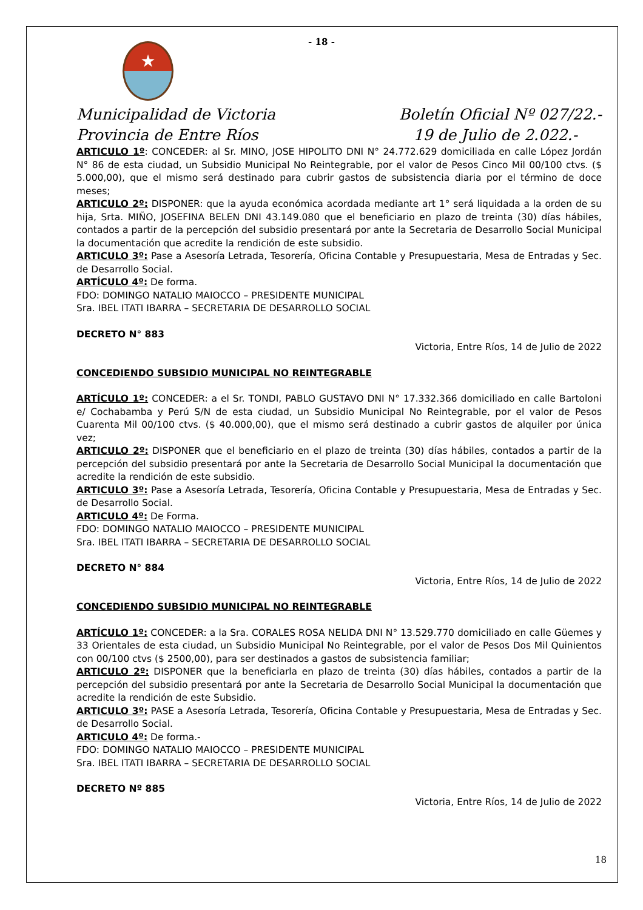- 18 -
★
Municipalidad de Victoria
Provincia de Entre Ríos
Boletín Oficial Nº 027/22.-
19 de Julio de 2.022.-
ARTICULO 1º: CONCEDER: al Sr. MINO, JOSE HIPOLITO DNI N° 24.772.629 domiciliada en calle López Jordán N° 86 de esta ciudad, un Subsidio Municipal No Reintegrable, por el valor de Pesos Cinco Mil 00/100 ctvs. ($ 5.000,00), que el mismo será destinado para cubrir gastos de subsistencia diaria por el término de doce meses;
ARTICULO 2º: DISPONER: que la ayuda económica acordada mediante art 1° será liquidada a la orden de su hija, Srta. MIÑO, JOSEFINA BELEN DNI 43.149.080 que el beneficiario en plazo de treinta (30) días hábiles, contados a partir de la percepción del subsidio presentará por ante la Secretaria de Desarrollo Social Municipal la documentación que acredite la rendición de este subsidio.
ARTICULO 3º: Pase a Asesoría Letrada, Tesorería, Oficina Contable y Presupuestaria, Mesa de Entradas y Sec. de Desarrollo Social.
ARTÍCULO 4º: De forma.
FDO: DOMINGO NATALIO MAIOCCO – PRESIDENTE MUNICIPAL
Sra. IBEL ITATI IBARRA – SECRETARIA DE DESARROLLO SOCIAL
DECRETO N° 883
Victoria, Entre Ríos, 14 de Julio de 2022
CONCEDIENDO SUBSIDIO MUNICIPAL NO REINTEGRABLE
ARTÍCULO 1º: CONCEDER: a el Sr. TONDI, PABLO GUSTAVO DNI N° 17.332.366 domiciliado en calle Bartoloni e/ Cochabamba y Perú S/N de esta ciudad, un Subsidio Municipal No Reintegrable, por el valor de Pesos Cuarenta Mil 00/100 ctvs. ($ 40.000,00), que el mismo será destinado a cubrir gastos de alquiler por única vez;
ARTICULO 2º: DISPONER que el beneficiario en el plazo de treinta (30) días hábiles, contados a partir de la percepción del subsidio presentará por ante la Secretaria de Desarrollo Social Municipal la documentación que acredite la rendición de este subsidio.
ARTICULO 3º: Pase a Asesoría Letrada, Tesorería, Oficina Contable y Presupuestaria, Mesa de Entradas y Sec. de Desarrollo Social.
ARTICULO 4º: De Forma.
FDO: DOMINGO NATALIO MAIOCCO – PRESIDENTE MUNICIPAL
Sra. IBEL ITATI IBARRA – SECRETARIA DE DESARROLLO SOCIAL
DECRETO N° 884
Victoria, Entre Ríos, 14 de Julio de 2022
CONCEDIENDO SUBSIDIO MUNICIPAL NO REINTEGRABLE
ARTÍCULO 1º: CONCEDER: a la Sra. CORALES ROSA NELIDA DNI N° 13.529.770 domiciliado en calle Güemes y 33 Orientales de esta ciudad, un Subsidio Municipal No Reintegrable, por el valor de Pesos Dos Mil Quinientos con 00/100 ctvs ($ 2500,00), para ser destinados a gastos de subsistencia familiar;
ARTICULO 2º: DISPONER que la beneficiarla en plazo de treinta (30) días hábiles, contados a partir de la percepción del subsidio presentará por ante la Secretaria de Desarrollo Social Municipal la documentación que acredite la rendición de este Subsidio.
ARTICULO 3º: PASE a Asesoría Letrada, Tesorería, Oficina Contable y Presupuestaria, Mesa de Entradas y Sec. de Desarrollo Social.
ARTICULO 4º: De forma.-
FDO: DOMINGO NATALIO MAIOCCO – PRESIDENTE MUNICIPAL
Sra. IBEL ITATI IBARRA – SECRETARIA DE DESARROLLO SOCIAL
DECRETO Nº 885
Victoria, Entre Ríos, 14 de Julio de 2022
18